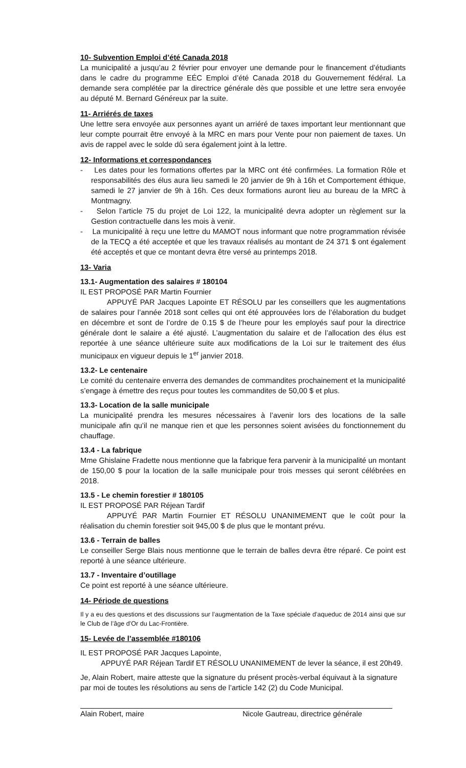10- Subvention Emploi d’été Canada 2018
La municipalité a jusqu’au 2 février pour envoyer une demande pour le financement d’étudiants dans le cadre du programme EÉC Emploi d’été Canada 2018 du Gouvernement fédéral. La demande sera complétée par la directrice générale dès que possible et une lettre sera envoyée au député M. Bernard Généreux par la suite.
11- Arriérés de taxes
Une lettre sera envoyée aux personnes ayant un arriéré de taxes important leur mentionnant que leur compte pourrait être envoyé à la MRC en mars pour Vente pour non paiement de taxes. Un avis de rappel avec le solde dû sera également joint à la lettre.
12- Informations et correspondances
- Les dates pour les formations offertes par la MRC ont été confirmées. La formation Rôle et responsabilités des élus aura lieu samedi le 20 janvier de 9h à 16h et Comportement éthique, samedi le 27 janvier de 9h à 16h. Ces deux formations auront lieu au bureau de la MRC à Montmagny.
- Selon l’article 75 du projet de Loi 122, la municipalité devra adopter un règlement sur la Gestion contractuelle dans les mois à venir.
- La municipalité à reçu une lettre du MAMOT nous informant que notre programmation révisée de la TECQ a été acceptée et que les travaux réalisés au montant de 24 371 $ ont également été acceptés et que ce montant devra être versé au printemps 2018.
13- Varia
13.1- Augmentation des salaires # 180104
IL EST PROPOSÉ PAR Martin Fournier
APPUYÉ PAR Jacques Lapointe ET RÉSOLU par les conseillers que les augmentations de salaires pour l’année 2018 sont celles qui ont été approuvées lors de l’élaboration du budget en décembre et sont de l’ordre de 0.15 $ de l’heure pour les employés sauf pour la directrice générale dont le salaire a été ajusté. L’augmentation du salaire et de l’allocation des élus est reportée à une séance ultérieure suite aux modifications de la Loi sur le traitement des élus municipaux en vigueur depuis le 1<sup>er</sup> janvier 2018.
13.2- Le centenaire
Le comité du centenaire enverra des demandes de commandites prochainement et la municipalité s’engage à émettre des reçus pour toutes les commandites de 50,00 $ et plus.
13.3- Location de la salle municipale
La municipalité prendra les mesures nécessaires à l’avenir lors des locations de la salle municipale afin qu’il ne manque rien et que les personnes soient avisées du fonctionnement du chauffage.
13.4 - La fabrique
Mme Ghislaine Fradette nous mentionne que la fabrique fera parvenir à la municipalité un montant de 150,00 $ pour la location de la salle municipale pour trois messes qui seront célébrées en 2018.
13.5 - Le chemin forestier # 180105
IL EST PROPOSÉ PAR Réjean Tardif
APPUYÉ PAR Martin Fournier ET RÉSOLU UNANIMEMENT que le coût pour la réalisation du chemin forestier soit 945,00 $ de plus que le montant prévu.
13.6 - Terrain de balles
Le conseiller Serge Blais nous mentionne que le terrain de balles devra être réparé. Ce point est reporté à une séance ultérieure.
13.7 - Inventaire d’outillage
Ce point est reporté à une séance ultérieure.
14- Période de questions
Il y a eu des questions et des discussions sur l’augmentation de la Taxe spéciale d’aqueduc de 2014 ainsi que sur le Club de l’âge d’Or du Lac-Frontière.
15- Levée de l’assemblée #180106
IL EST PROPOSÉ PAR Jacques Lapointe,
APPUYÉ PAR Réjean Tardif ET RÉSOLU UNANIMEMENT de lever la séance, il est 20h49.
Je, Alain Robert, maire atteste que la signature du présent procès-verbal équivaut à la signature par moi de toutes les résolutions au sens de l’article 142 (2) du Code Municipal.
Alain Robert, maire Nicole Gautreau, directrice générale